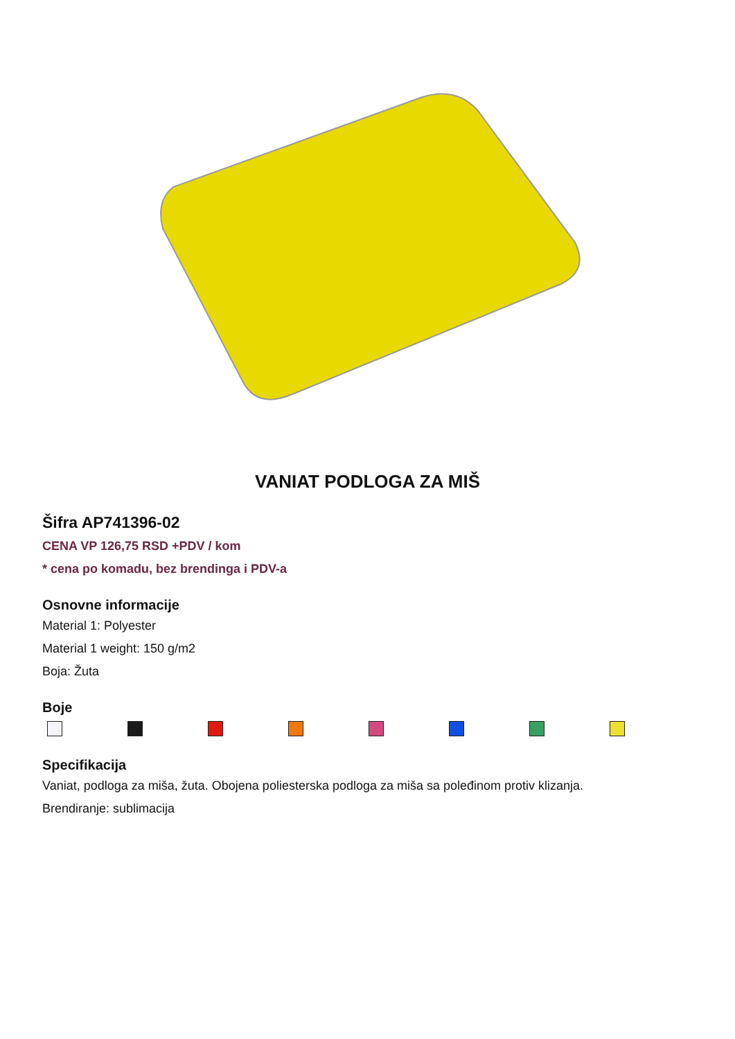VANIAT PODLOGA ZA MIŠ
Šifra AP741396-02
CENA VP 126,75 RSD +PDV / kom
* cena po komadu, bez brendinga i PDV-a
Osnovne informacije
Material 1: Polyester
Material 1 weight: 150 g/m2
Boja: Žuta
Boje
Specifikacija
Vaniat, podloga za miša, žuta. Obojena poliesterska podloga za miša sa poleđinom protiv klizanja.
Brendiranje: sublimacija